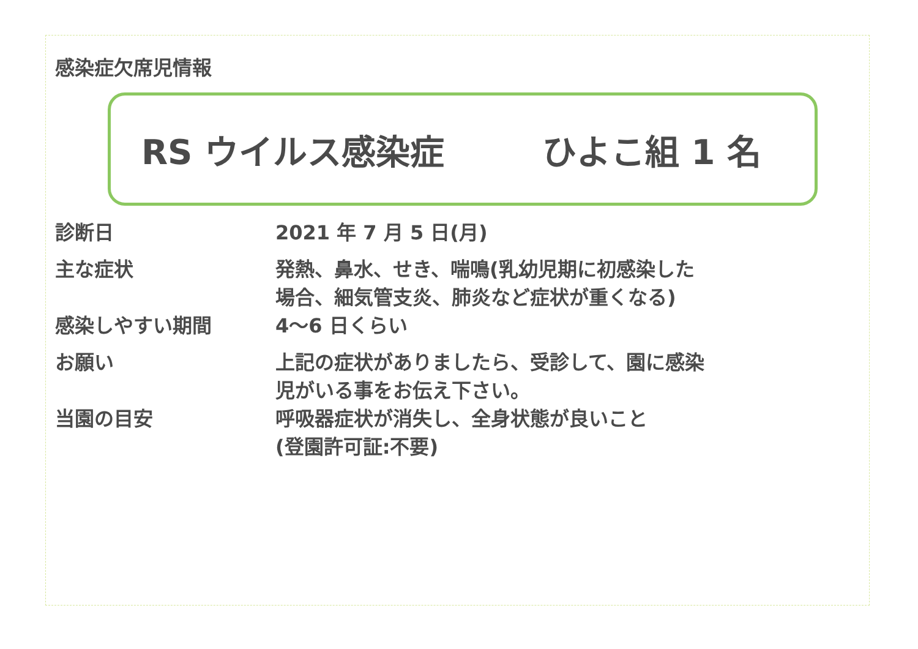感染症欠席児情報
RS ウイルス感染症 ひよこ組 1 名
| 診断日 | 2021 年 7 月 5 日(月) |
| 主な症状 | 発熱、鼻水、せき、喘鳴(乳幼児期に初感染した 場合、細気管支炎、肺炎など症状が重くなる) |
| 感染しやすい期間 | 4～6 日くらい |
| お願い | 上記の症状がありましたら、受診して、園に感染 児がいる事をお伝え下さい。 |
| 当園の目安 | 呼吸器症状が消失し、全身状態が良いこと (登園許可証:不要) |